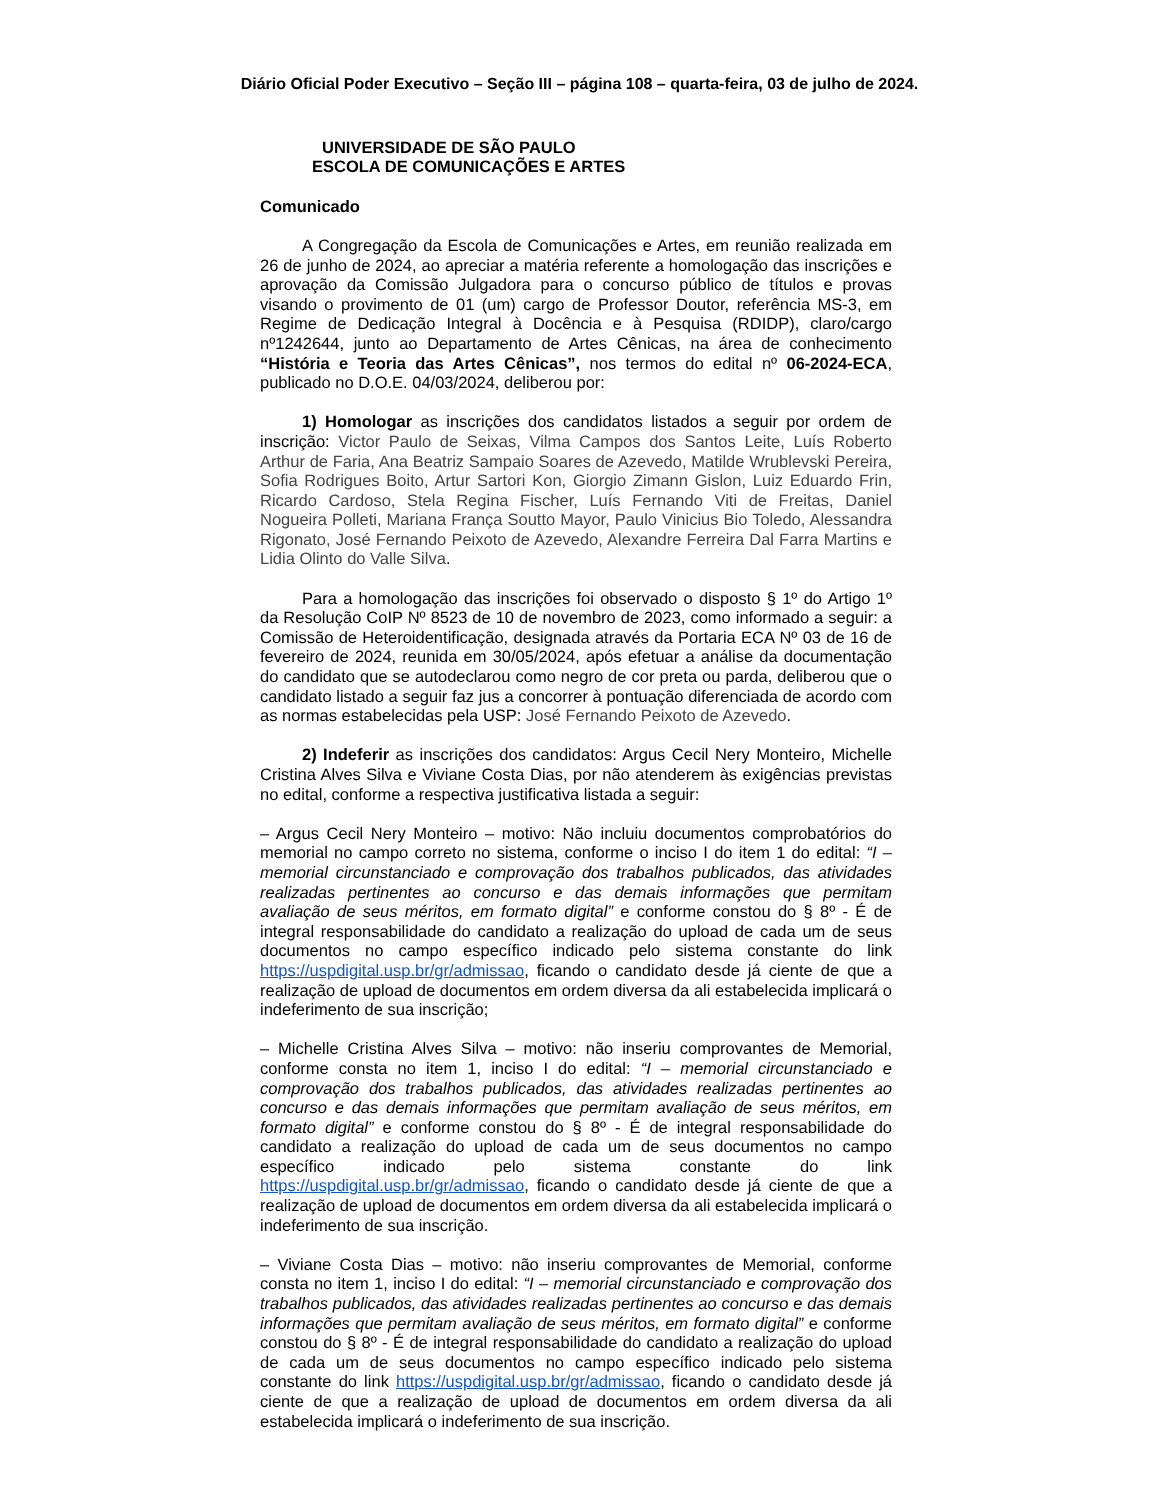Diário Oficial Poder Executivo – Seção III – página 108 – quarta-feira, 03 de julho de 2024.
UNIVERSIDADE DE SÃO PAULO
ESCOLA DE COMUNICAÇÕES E ARTES
Comunicado
A Congregação da Escola de Comunicações e Artes, em reunião realizada em 26 de junho de 2024, ao apreciar a matéria referente a homologação das inscrições e aprovação da Comissão Julgadora para o concurso público de títulos e provas visando o provimento de 01 (um) cargo de Professor Doutor, referência MS-3, em Regime de Dedicação Integral à Docência e à Pesquisa (RDIDP), claro/cargo nº1242644, junto ao Departamento de Artes Cênicas, na área de conhecimento “História e Teoria das Artes Cênicas”, nos termos do edital nº 06-2024-ECA, publicado no D.O.E. 04/03/2024, deliberou por:
1) Homologar as inscrições dos candidatos listados a seguir por ordem de inscrição: Victor Paulo de Seixas, Vilma Campos dos Santos Leite, Luís Roberto Arthur de Faria, Ana Beatriz Sampaio Soares de Azevedo, Matilde Wrublevski Pereira, Sofia Rodrigues Boito, Artur Sartori Kon, Giorgio Zimann Gislon, Luiz Eduardo Frin, Ricardo Cardoso, Stela Regina Fischer, Luís Fernando Viti de Freitas, Daniel Nogueira Polleti, Mariana França Soutto Mayor, Paulo Vinicius Bio Toledo, Alessandra Rigonato, José Fernando Peixoto de Azevedo, Alexandre Ferreira Dal Farra Martins e Lidia Olinto do Valle Silva.
Para a homologação das inscrições foi observado o disposto § 1º do Artigo 1º da Resolução CoIP Nº 8523 de 10 de novembro de 2023, como informado a seguir: a Comissão de Heteroidentificação, designada através da Portaria ECA Nº 03 de 16 de fevereiro de 2024, reunida em 30/05/2024, após efetuar a análise da documentação do candidato que se autodeclarou como negro de cor preta ou parda, deliberou que o candidato listado a seguir faz jus a concorrer à pontuação diferenciada de acordo com as normas estabelecidas pela USP: José Fernando Peixoto de Azevedo.
2) Indeferir as inscrições dos candidatos: Argus Cecil Nery Monteiro, Michelle Cristina Alves Silva e Viviane Costa Dias, por não atenderem às exigências previstas no edital, conforme a respectiva justificativa listada a seguir:
– Argus Cecil Nery Monteiro – motivo: Não incluiu documentos comprobatórios do memorial no campo correto no sistema, conforme o inciso I do item 1 do edital: “I – memorial circunstanciado e comprovação dos trabalhos publicados, das atividades realizadas pertinentes ao concurso e das demais informações que permitam avaliação de seus méritos, em formato digital” e conforme constou do § 8º - É de integral responsabilidade do candidato a realização do upload de cada um de seus documentos no campo específico indicado pelo sistema constante do link https://uspdigital.usp.br/gr/admissao, ficando o candidato desde já ciente de que a realização de upload de documentos em ordem diversa da ali estabelecida implicará o indeferimento de sua inscrição;
– Michelle Cristina Alves Silva – motivo: não inseriu comprovantes de Memorial, conforme consta no item 1, inciso I do edital: “I – memorial circunstanciado e comprovação dos trabalhos publicados, das atividades realizadas pertinentes ao concurso e das demais informações que permitam avaliação de seus méritos, em formato digital” e conforme constou do § 8º - É de integral responsabilidade do candidato a realização do upload de cada um de seus documentos no campo específico indicado pelo sistema constante do link https://uspdigital.usp.br/gr/admissao, ficando o candidato desde já ciente de que a realização de upload de documentos em ordem diversa da ali estabelecida implicará o indeferimento de sua inscrição.
– Viviane Costa Dias – motivo: não inseriu comprovantes de Memorial, conforme consta no item 1, inciso I do edital: “I – memorial circunstanciado e comprovação dos trabalhos publicados, das atividades realizadas pertinentes ao concurso e das demais informações que permitam avaliação de seus méritos, em formato digital” e conforme constou do § 8º - É de integral responsabilidade do candidato a realização do upload de cada um de seus documentos no campo específico indicado pelo sistema constante do link https://uspdigital.usp.br/gr/admissao, ficando o candidato desde já ciente de que a realização de upload de documentos em ordem diversa da ali estabelecida implicará o indeferimento de sua inscrição.